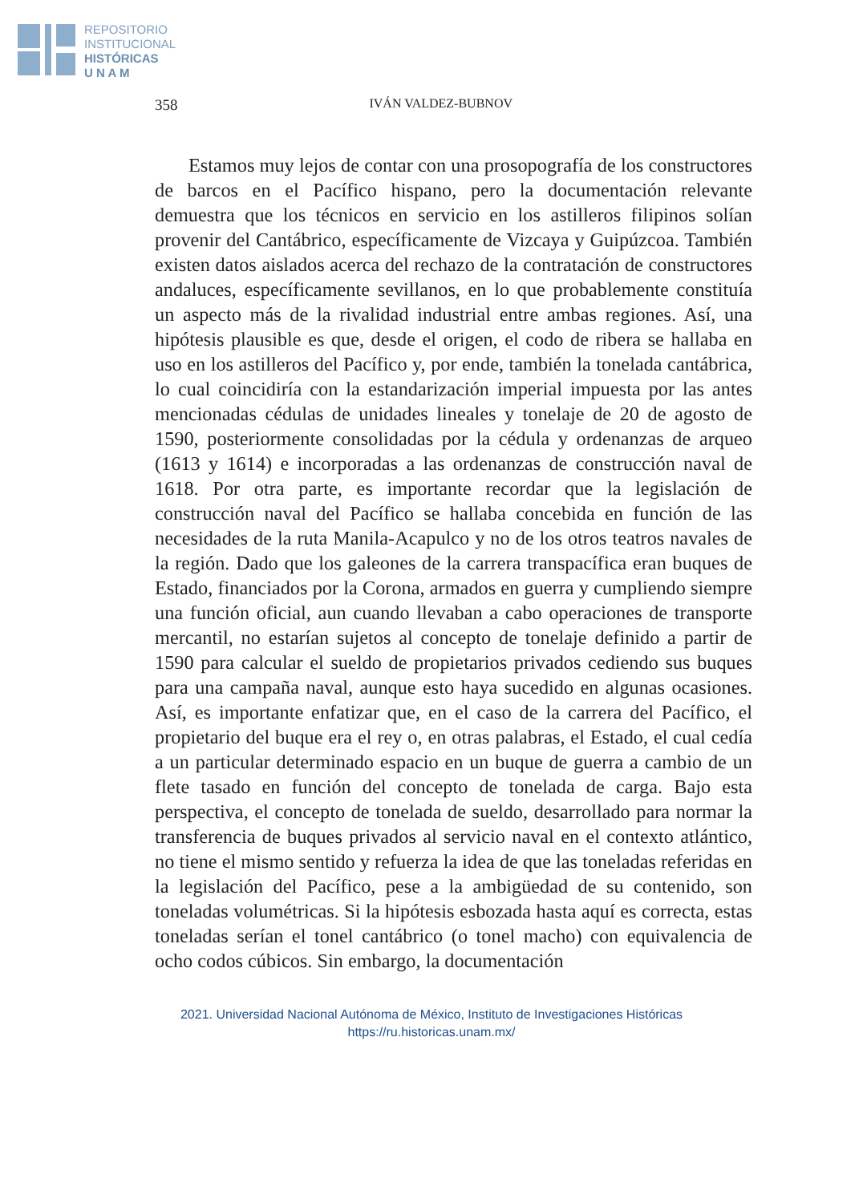REPOSITORIO
INSTITUCIONAL
HISTÓRICAS
U N A M
358 IVÁN VALDEZ-BUBNOV
Estamos muy lejos de contar con una prosopografía de los constructores de barcos en el Pacífico hispano, pero la documentación relevante demuestra que los técnicos en servicio en los astilleros filipinos solían provenir del Cantábrico, específicamente de Vizcaya y Guipúzcoa. También existen datos aislados acerca del rechazo de la contratación de constructores andaluces, específicamente sevillanos, en lo que probablemente constituía un aspecto más de la rivalidad industrial entre ambas regiones. Así, una hipótesis plausible es que, desde el origen, el codo de ribera se hallaba en uso en los astilleros del Pacífico y, por ende, también la tonelada cantábrica, lo cual coincidiría con la estandarización imperial impuesta por las antes mencionadas cédulas de unidades lineales y tonelaje de 20 de agosto de 1590, posteriormente consolidadas por la cédula y ordenanzas de arqueo (1613 y 1614) e incorporadas a las ordenanzas de construcción naval de 1618. Por otra parte, es importante recordar que la legislación de construcción naval del Pacífico se hallaba concebida en función de las necesidades de la ruta Manila-Acapulco y no de los otros teatros navales de la región. Dado que los galeones de la carrera transpacífica eran buques de Estado, financiados por la Corona, armados en guerra y cumpliendo siempre una función oficial, aun cuando llevaban a cabo operaciones de transporte mercantil, no estarían sujetos al concepto de tonelaje definido a partir de 1590 para calcular el sueldo de propietarios privados cediendo sus buques para una campaña naval, aunque esto haya sucedido en algunas ocasiones. Así, es importante enfatizar que, en el caso de la carrera del Pacífico, el propietario del buque era el rey o, en otras palabras, el Estado, el cual cedía a un particular determinado espacio en un buque de guerra a cambio de un flete tasado en función del concepto de tonelada de carga. Bajo esta perspectiva, el concepto de tonelada de sueldo, desarrollado para normar la transferencia de buques privados al servicio naval en el contexto atlántico, no tiene el mismo sentido y refuerza la idea de que las toneladas referidas en la legislación del Pacífico, pese a la ambigüedad de su contenido, son toneladas volumétricas. Si la hipótesis esbozada hasta aquí es correcta, estas toneladas serían el tonel cantábrico (o tonel macho) con equivalencia de ocho codos cúbicos. Sin embargo, la documentación
2021. Universidad Nacional Autónoma de México, Instituto de Investigaciones Históricas
https://ru.historicas.unam.mx/